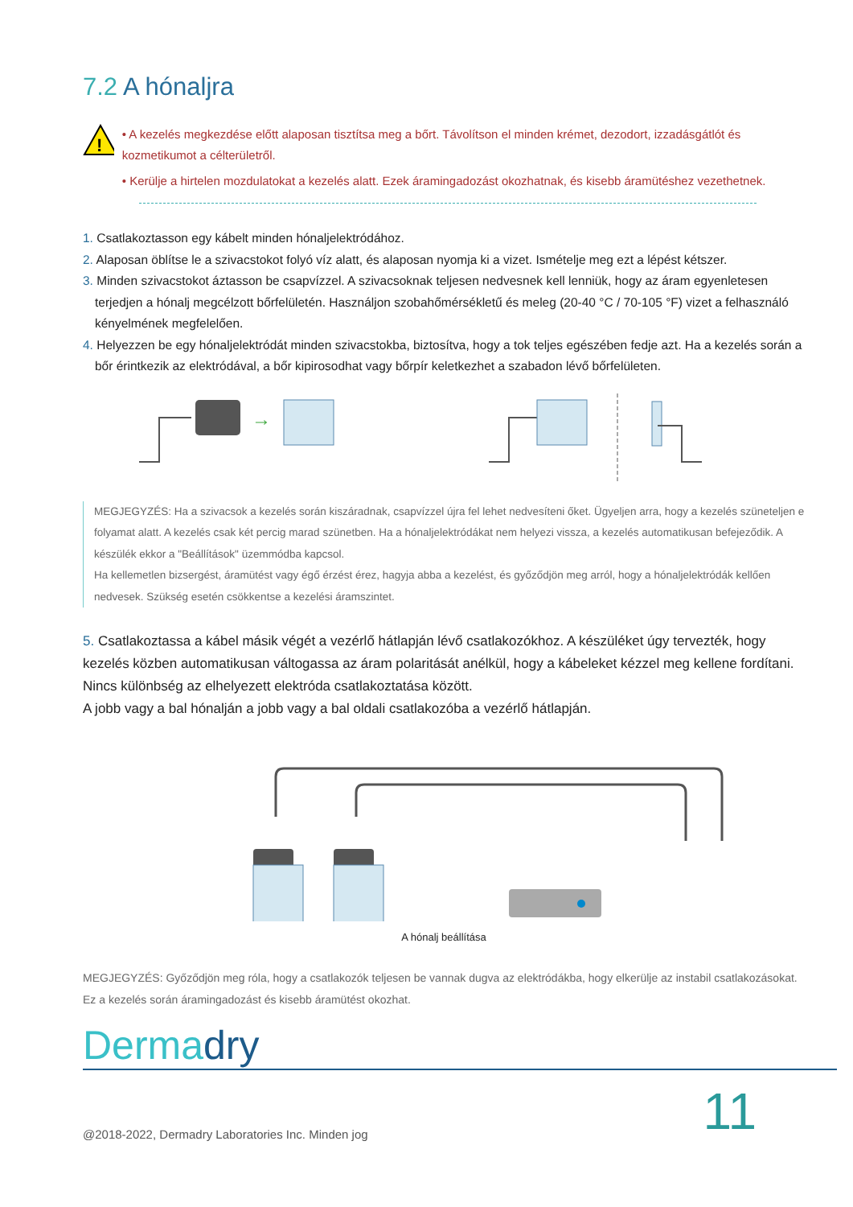7.2 A hónaljra
!
• A kezelés megkezdése előtt alaposan tisztítsa meg a bőrt. Távolítson el minden krémet, dezodort, izzadásgátlót és kozmetikumot a célterületről.
• Kerülje a hirtelen mozdulatokat a kezelés alatt. Ezek áramingadozást okozhatnak, és kisebb áramütéshez vezethetnek.
1. Csatlakoztasson egy kábelt minden hónaljelektródához.
2. Alaposan öblítse le a szivacstokot folyó víz alatt, és alaposan nyomja ki a vizet. Ismételje meg ezt a lépést kétszer.
3. Minden szivacstokot áztasson be csapvízzel. A szivacsoknak teljesen nedvesnek kell lenniük, hogy az áram egyenletesen terjedjen a hónalj megcélzott bőrfelületén. Használjon szobahőmérsékletű és meleg (20-40 °C / 70-105 °F) vizet a felhasználó kényelmének megfelelően.
4. Helyezzen be egy hónaljelektródát minden szivacstokba, biztosítva, hogy a tok teljes egészében fedje azt. Ha a kezelés során a bőr érintkezik az elektródával, a bőr kipirosodhat vagy bőrpír keletkezhet a szabadon lévő bőrfelületen.
→
MEGJEGYZÉS: Ha a szivacsok a kezelés során kiszáradnak, csapvízzel újra fel lehet nedvesíteni őket. Ügyeljen arra, hogy a kezelés szüneteljen e folyamat alatt. A kezelés csak két percig marad szünetben. Ha a hónaljelektródákat nem helyezi vissza, a kezelés automatikusan befejeződik. A készülék ekkor a "Beállítások" üzemmódba kapcsol.
Ha kellemetlen bizsergést, áramütést vagy égő érzést érez, hagyja abba a kezelést, és győződjön meg arról, hogy a hónaljelektródák kellően nedvesek. Szükség esetén csökkentse a kezelési áramszintet.
5. Csatlakoztassa a kábel másik végét a vezérlő hátlapján lévő csatlakozókhoz. A készüléket úgy tervezték, hogy kezelés közben automatikusan váltogassa az áram polaritását anélkül, hogy a kábeleket kézzel meg kellene fordítani. Nincs különbség az elhelyezett elektróda csatlakoztatása között.
A jobb vagy a bal hónalján a jobb vagy a bal oldali csatlakozóba a vezérlő hátlapján.
A hónalj beállítása
MEGJEGYZÉS: Győződjön meg róla, hogy a csatlakozók teljesen be vannak dugva az elektródákba, hogy elkerülje az instabil csatlakozásokat. Ez a kezelés során áramingadozást és kisebb áramütést okozhat.
Dermadry
@2018-2022, Dermadry Laboratories Inc. Minden jog
11